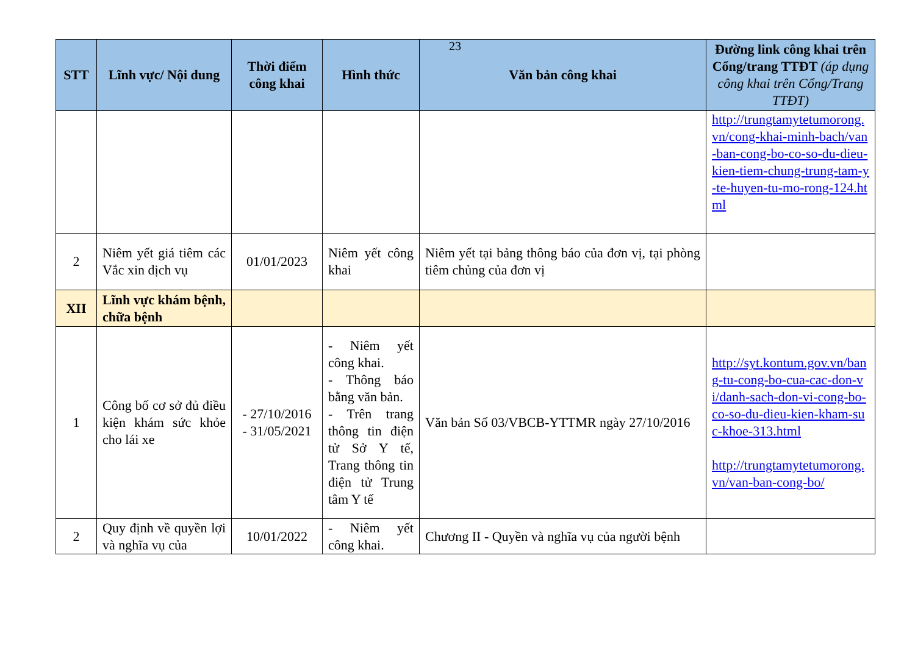23
| STT | Lĩnh vực/ Nội dung | Thời điểm công khai | Hình thức | Văn bản công khai | Đường link công khai trên Cổng/trang TTĐT (áp dụng công khai trên Cổng/Trang TTĐT) |
| --- | --- | --- | --- | --- | --- |
| | | | | | http://trungtamytetumorong.vn/cong-khai-minh-bach/van-ban-cong-bo-co-so-du-dieu-kien-tiem-chung-trung-tam-y-te-huyen-tu-mo-rong-124.html |
| 2 | Niêm yết giá tiêm các Vắc xin dịch vụ | 01/01/2023 | Niêm yết công khai | Niêm yết tại bảng thông báo của đơn vị, tại phòng tiêm chủng của đơn vị | |
| XII | Lĩnh vực khám bệnh, chữa bệnh | | | | |
| 1 | Công bố cơ sở đủ điều kiện khám sức khỏe cho lái xe | - 27/10/2016 - 31/05/2021 | - Niêm yết công khai. - Thông báo bằng văn bản. - Trên trang thông tin điện tử Sở Y tế, Trang thông tin điện tử Trung tâm Y tế | Văn bản Số 03/VBCB-YTTMR ngày 27/10/2016 | http://syt.kontum.gov.vn/bang-tu-cong-bo-cua-cac-don-vi/danh-sach-don-vi-cong-bo-co-so-du-dieu-kien-kham-suc-khoe-313.html http://trungtamytetumorong.vn/van-ban-cong-bo/ |
| 2 | Quy định về quyền lợi và nghĩa vụ của | 10/01/2022 | - Niêm yết công khai. | Chương II - Quyền và nghĩa vụ của người bệnh | |